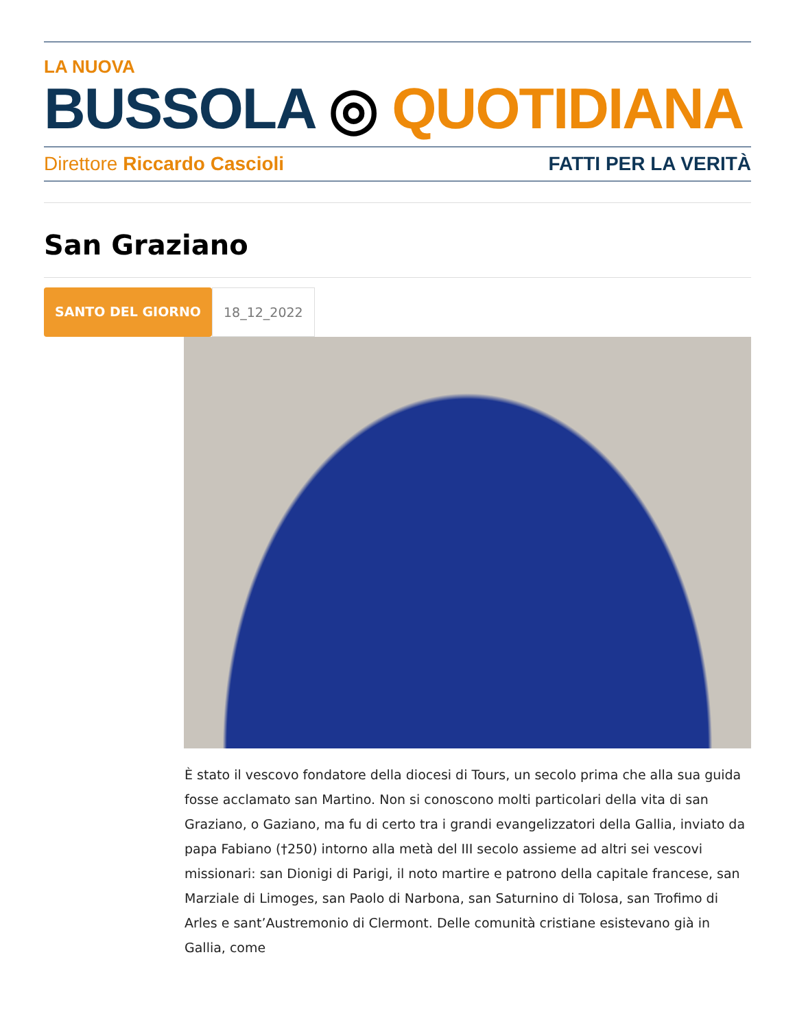LA NUOVA
BUSSOLA ◎ QUOTIDIANA
Direttore Riccardo Cascioli FATTI PER LA VERITÀ
San Graziano
SANTO DEL GIORNO 18_12_2022
È stato il vescovo fondatore della diocesi di Tours, un secolo prima che alla sua guida fosse acclamato san Martino. Non si conoscono molti particolari della vita di san Graziano, o Gaziano, ma fu di certo tra i grandi evangelizzatori della Gallia, inviato da papa Fabiano (†250) intorno alla metà del III secolo assieme ad altri sei vescovi missionari: san Dionigi di Parigi, il noto martire e patrono della capitale francese, san Marziale di Limoges, san Paolo di Narbona, san Saturnino di Tolosa, san Trofimo di Arles e sant’Austremonio di Clermont. Delle comunità cristiane esistevano già in Gallia, come